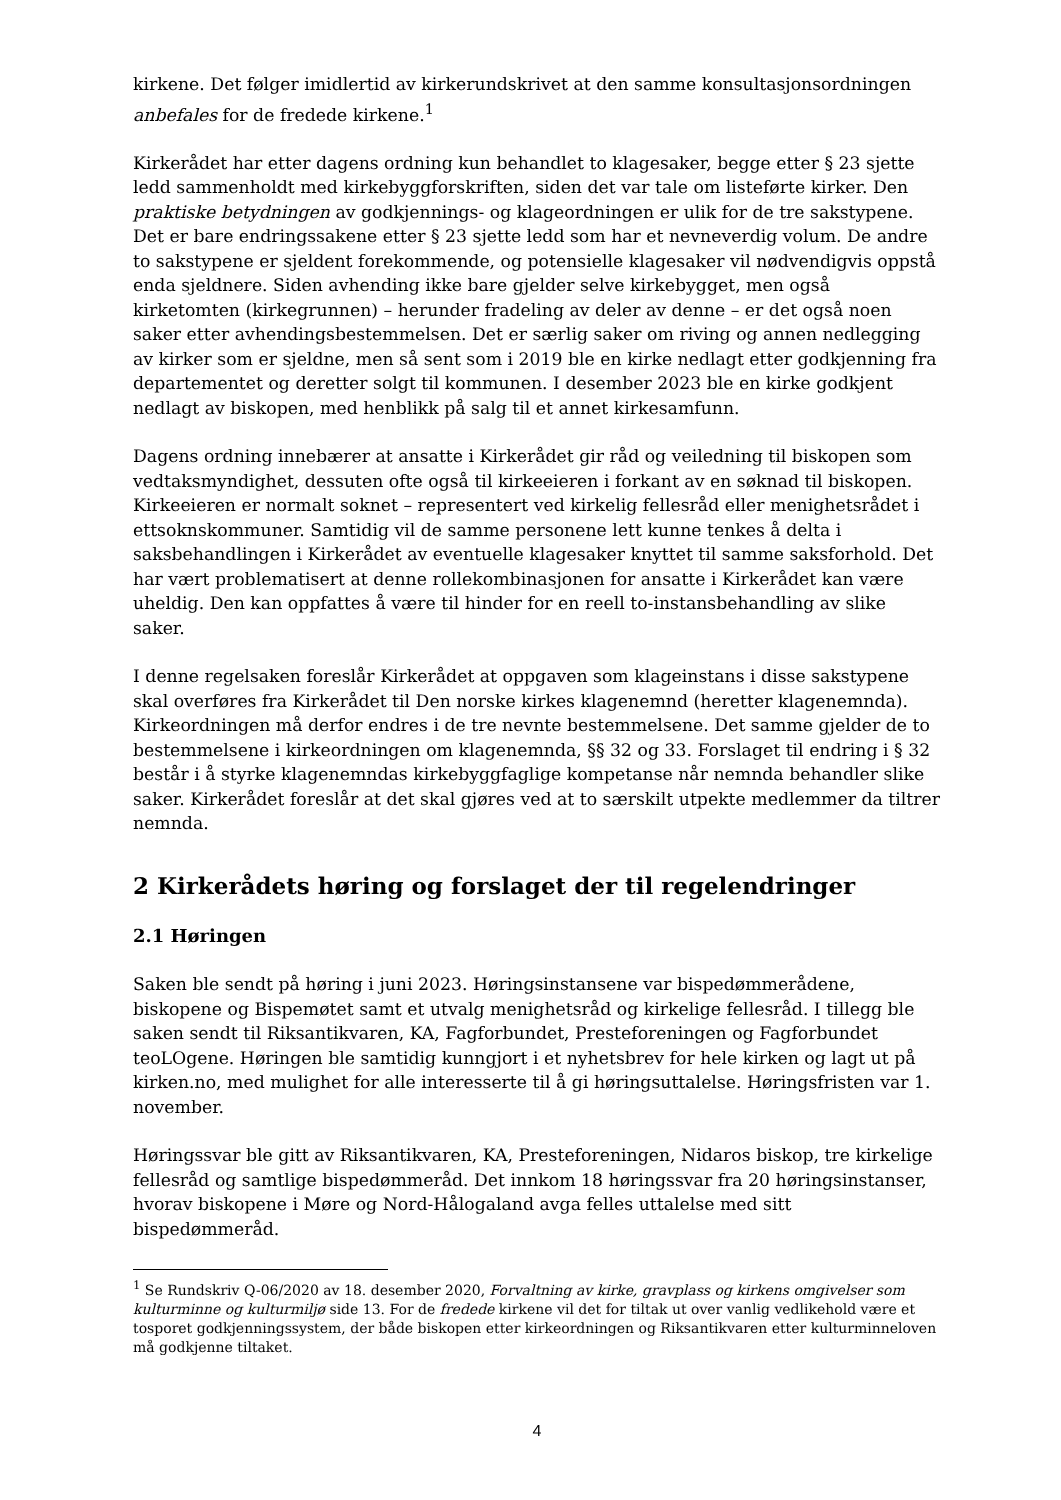kirkene. Det følger imidlertid av kirkerundskrivet at den samme konsultasjonsordningen anbefales for de fredede kirkene.<sup>1</sup>
Kirkerådet har etter dagens ordning kun behandlet to klagesaker, begge etter § 23 sjette ledd sammenholdt med kirkebyggforskriften, siden det var tale om listeførte kirker. Den praktiske betydningen av godkjennings- og klageordningen er ulik for de tre sakstypene. Det er bare endringssakene etter § 23 sjette ledd som har et nevneverdig volum. De andre to sakstypene er sjeldent forekommende, og potensielle klagesaker vil nødvendigvis oppstå enda sjeldnere. Siden avhending ikke bare gjelder selve kirkebygget, men også kirketomten (kirkegrunnen) – herunder fradeling av deler av denne – er det også noen saker etter avhendingsbestemmelsen. Det er særlig saker om riving og annen nedlegging av kirker som er sjeldne, men så sent som i 2019 ble en kirke nedlagt etter godkjenning fra departementet og deretter solgt til kommunen. I desember 2023 ble en kirke godkjent nedlagt av biskopen, med henblikk på salg til et annet kirkesamfunn.
Dagens ordning innebærer at ansatte i Kirkerådet gir råd og veiledning til biskopen som vedtaksmyndighet, dessuten ofte også til kirkeeieren i forkant av en søknad til biskopen. Kirkeeieren er normalt soknet – representert ved kirkelig fellesråd eller menighetsrådet i ettsoknskommuner. Samtidig vil de samme personene lett kunne tenkes å delta i saksbehandlingen i Kirkerådet av eventuelle klagesaker knyttet til samme saksforhold. Det har vært problematisert at denne rollekombinasjonen for ansatte i Kirkerådet kan være uheldig. Den kan oppfattes å være til hinder for en reell to-instansbehandling av slike saker.
I denne regelsaken foreslår Kirkerådet at oppgaven som klageinstans i disse sakstypene skal overføres fra Kirkerådet til Den norske kirkes klagenemnd (heretter klagenemnda). Kirkeordningen må derfor endres i de tre nevnte bestemmelsene. Det samme gjelder de to bestemmelsene i kirkeordningen om klagenemnda, §§ 32 og 33. Forslaget til endring i § 32 består i å styrke klagenemndas kirkebyggfaglige kompetanse når nemnda behandler slike saker. Kirkerådet foreslår at det skal gjøres ved at to særskilt utpekte medlemmer da tiltrer nemnda.
2 Kirkerådets høring og forslaget der til regelendringer
2.1 Høringen
Saken ble sendt på høring i juni 2023. Høringsinstansene var bispedømmerådene, biskopene og Bispemøtet samt et utvalg menighetsråd og kirkelige fellesråd. I tillegg ble saken sendt til Riksantikvaren, KA, Fagforbundet, Presteforeningen og Fagforbundet teoLOgene. Høringen ble samtidig kunngjort i et nyhetsbrev for hele kirken og lagt ut på kirken.no, med mulighet for alle interesserte til å gi høringsuttalelse. Høringsfristen var 1. november.
Høringssvar ble gitt av Riksantikvaren, KA, Presteforeningen, Nidaros biskop, tre kirkelige fellesråd og samtlige bispedømmeråd. Det innkom 18 høringssvar fra 20 høringsinstanser, hvorav biskopene i Møre og Nord-Hålogaland avga felles uttalelse med sitt bispedømmeråd.
<sup>1</sup> Se Rundskriv Q-06/2020 av 18. desember 2020, Forvaltning av kirke, gravplass og kirkens omgivelser som kulturminne og kulturmiljø side 13. For de fredede kirkene vil det for tiltak ut over vanlig vedlikehold være et tosporet godkjenningssystem, der både biskopen etter kirkeordningen og Riksantikvaren etter kulturminneloven må godkjenne tiltaket.
4